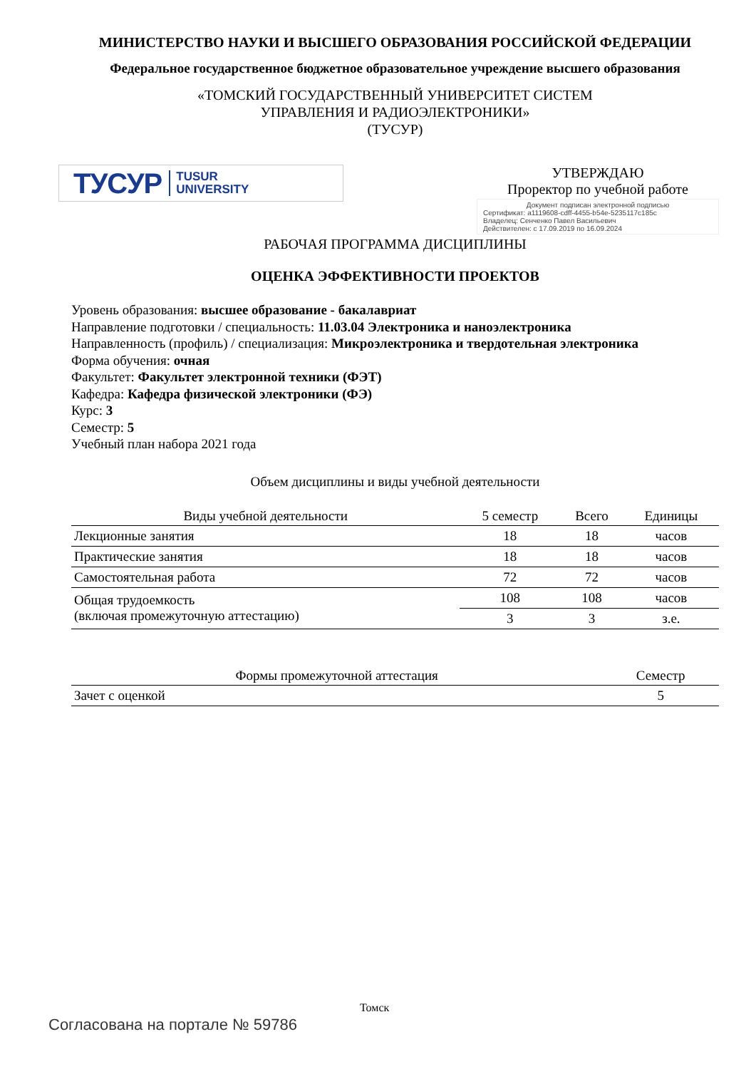МИНИСТЕРСТВО НАУКИ И ВЫСШЕГО ОБРАЗОВАНИЯ РОССИЙСКОЙ ФЕДЕРАЦИИ
Федеральное государственное бюджетное образовательное учреждение высшего образования
«ТОМСКИЙ ГОСУДАРСТВЕННЫЙ УНИВЕРСИТЕТ СИСТЕМ
УПРАВЛЕНИЯ И РАДИОЭЛЕКТРОНИКИ»
(ТУСУР)
ТУСУР TUSUR
UNIVERSITY
УТВЕРЖДАЮ
Проректор по учебной работе
Документ подписан электронной подписью
Сертификат: a1119608-cdff-4455-b54e-5235117c185c
Владелец: Сенченко Павел Васильевич
Действителен: с 17.09.2019 по 16.09.2024
РАБОЧАЯ ПРОГРАММА ДИСЦИПЛИНЫ
ОЦЕНКА ЭФФЕКТИВНОСТИ ПРОЕКТОВ
Уровень образования: высшее образование - бакалавриат
Направление подготовки / специальность: 11.03.04 Электроника и наноэлектроника
Направленность (профиль) / специализация: Микроэлектроника и твердотельная электроника
Форма обучения: очная
Факультет: Факультет электронной техники (ФЭТ)
Кафедра: Кафедра физической электроники (ФЭ)
Курс: 3
Семестр: 5
Учебный план набора 2021 года
Объем дисциплины и виды учебной деятельности
| Виды учебной деятельности | 5 семестр | Всего | Единицы |
| --- | --- | --- | --- |
| Лекционные занятия | 18 | 18 | часов |
| Практические занятия | 18 | 18 | часов |
| Самостоятельная работа | 72 | 72 | часов |
| Общая трудоемкость (включая промежуточную аттестацию) | 108 | 108 | часов |
| | 3 | 3 | з.е. |
| Формы промежуточной аттестация | Семестр |
| --- | --- |
| Зачет с оценкой | 5 |
Томск
Согласована на портале № 59786